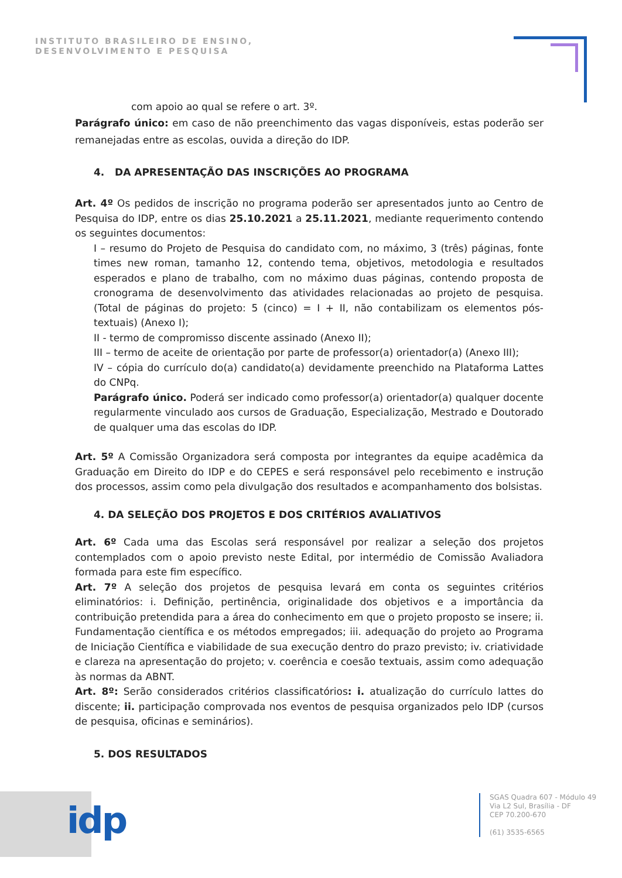INSTITUTO BRASILEIRO DE ENSINO,
DESENVOLVIMENTO E PESQUISA
com apoio ao qual se refere o art. 3º.
Parágrafo único: em caso de não preenchimento das vagas disponíveis, estas poderão ser remanejadas entre as escolas, ouvida a direção do IDP.
4. DA APRESENTAÇÃO DAS INSCRIÇÕES AO PROGRAMA
Art. 4º Os pedidos de inscrição no programa poderão ser apresentados junto ao Centro de Pesquisa do IDP, entre os dias 25.10.2021 a 25.11.2021, mediante requerimento contendo os seguintes documentos:
I – resumo do Projeto de Pesquisa do candidato com, no máximo, 3 (três) páginas, fonte times new roman, tamanho 12, contendo tema, objetivos, metodologia e resultados esperados e plano de trabalho, com no máximo duas páginas, contendo proposta de cronograma de desenvolvimento das atividades relacionadas ao projeto de pesquisa. (Total de páginas do projeto: 5 (cinco) = I + II, não contabilizam os elementos pós-textuais) (Anexo I);
II - termo de compromisso discente assinado (Anexo II);
III – termo de aceite de orientação por parte de professor(a) orientador(a) (Anexo III);
IV – cópia do currículo do(a) candidato(a) devidamente preenchido na Plataforma Lattes do CNPq.
Parágrafo único. Poderá ser indicado como professor(a) orientador(a) qualquer docente regularmente vinculado aos cursos de Graduação, Especialização, Mestrado e Doutorado de qualquer uma das escolas do IDP.
Art. 5º A Comissão Organizadora será composta por integrantes da equipe acadêmica da Graduação em Direito do IDP e do CEPES e será responsável pelo recebimento e instrução dos processos, assim como pela divulgação dos resultados e acompanhamento dos bolsistas.
4. DA SELEÇÃO DOS PROJETOS E DOS CRITÉRIOS AVALIATIVOS
Art. 6º Cada uma das Escolas será responsável por realizar a seleção dos projetos contemplados com o apoio previsto neste Edital, por intermédio de Comissão Avaliadora formada para este fim específico.
Art. 7º A seleção dos projetos de pesquisa levará em conta os seguintes critérios eliminatórios: i. Definição, pertinência, originalidade dos objetivos e a importância da contribuição pretendida para a área do conhecimento em que o projeto proposto se insere; ii. Fundamentação científica e os métodos empregados; iii. adequação do projeto ao Programa de Iniciação Científica e viabilidade de sua execução dentro do prazo previsto; iv. criatividade e clareza na apresentação do projeto; v. coerência e coesão textuais, assim como adequação às normas da ABNT.
Art. 8º: Serão considerados critérios classificatórios: i. atualização do currículo lattes do discente; ii. participação comprovada nos eventos de pesquisa organizados pelo IDP (cursos de pesquisa, oficinas e seminários).
5. DOS RESULTADOS
idp
SGAS Quadra 607 - Módulo 49
Via L2 Sul, Brasília - DF
CEP 70.200-670
(61) 3535-6565